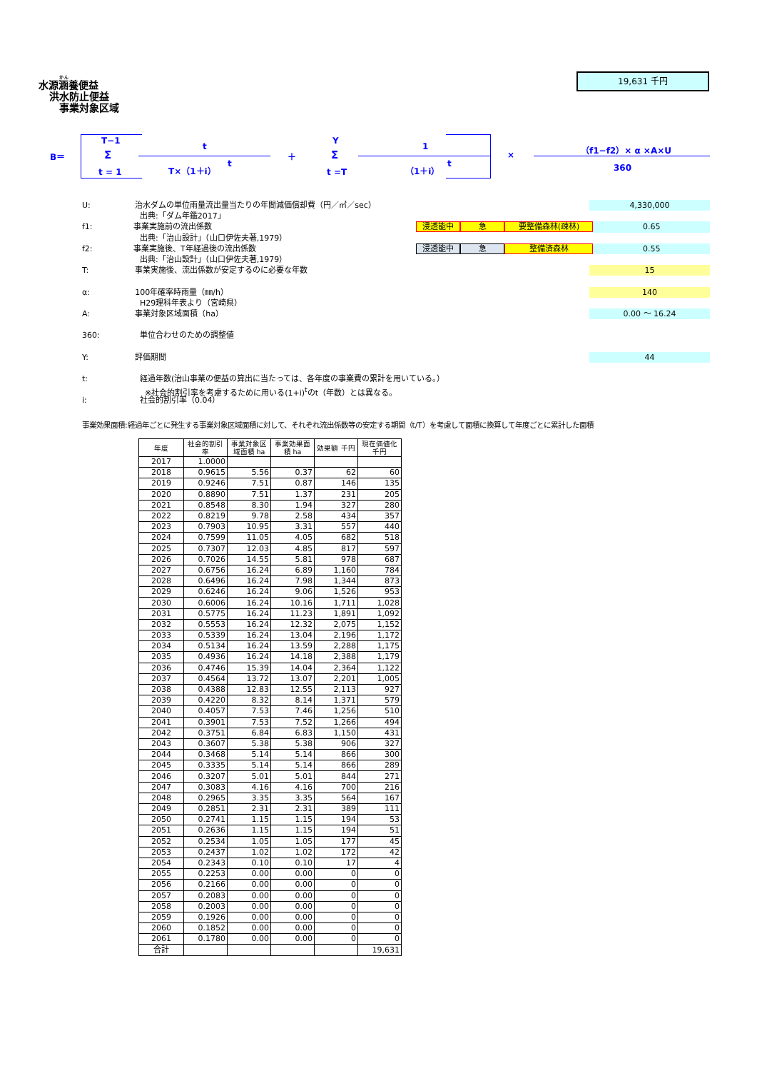水源涵養便益
洪水防止便益
事業対象区域
19,631 千円
B＝
T−1
Σ
t = 1
t
T×（1＋i） t
＋
Y
Σ
t =T
1
（1＋i） t
×
（f1−f2）× α ×A×U
360
U: 治水ダムの単位雨量流出量当たりの年間減価償却費（円／㎥／sec） 4,330,000
出典:「ダム年鑑2017」
f1: 事業実施前の流出係数
浸透能中 急 要整備森林(疎林)
0.65
出典:「治山設計」（山口伊佐夫著,1979）
f2: 事業実施後、T年経過後の流出係数
浸透能中 急 整備済森林
0.55
出典:「治山設計」（山口伊佐夫著,1979）
T: 事業実施後、流出係数が安定するのに必要な年数 15
α: 100年確率時雨量（㎜/h） 140
H29理科年表より（宮崎県）
A: 事業対象区域面積（ha） 0.00 ～ 16.24
360: 単位合わせのための調整値
Y: 評価期間 44
t: 経過年数(治山事業の便益の算出に当たっては、各年度の事業費の累計を用いている。）
※社会的割引率を考慮するために用いる(1+i)<sup>t</sup>のt（年数）とは異なる。
i: 社会的割引率（0.04）
事業効果面積:経過年ごとに発生する事業対象区域面積に対して、それぞれ流出係数等の安定する期間（t/T）を考慮して面積に換算して年度ごとに累計した面積
| 年度 | 社会的割引率 | 事業対象区域面積 ha | 事業効果面積 ha | 効果額 千円 | 現在価値化 千円 |
| --- | --- | --- | --- | --- | --- |
| 2017 | 1.0000 | | | | |
| 2018 | 0.9615 | 5.56 | 0.37 | 62 | 60 |
| 2019 | 0.9246 | 7.51 | 0.87 | 146 | 135 |
| 2020 | 0.8890 | 7.51 | 1.37 | 231 | 205 |
| 2021 | 0.8548 | 8.30 | 1.94 | 327 | 280 |
| 2022 | 0.8219 | 9.78 | 2.58 | 434 | 357 |
| 2023 | 0.7903 | 10.95 | 3.31 | 557 | 440 |
| 2024 | 0.7599 | 11.05 | 4.05 | 682 | 518 |
| 2025 | 0.7307 | 12.03 | 4.85 | 817 | 597 |
| 2026 | 0.7026 | 14.55 | 5.81 | 978 | 687 |
| 2027 | 0.6756 | 16.24 | 6.89 | 1,160 | 784 |
| 2028 | 0.6496 | 16.24 | 7.98 | 1,344 | 873 |
| 2029 | 0.6246 | 16.24 | 9.06 | 1,526 | 953 |
| 2030 | 0.6006 | 16.24 | 10.16 | 1,711 | 1,028 |
| 2031 | 0.5775 | 16.24 | 11.23 | 1,891 | 1,092 |
| 2032 | 0.5553 | 16.24 | 12.32 | 2,075 | 1,152 |
| 2033 | 0.5339 | 16.24 | 13.04 | 2,196 | 1,172 |
| 2034 | 0.5134 | 16.24 | 13.59 | 2,288 | 1,175 |
| 2035 | 0.4936 | 16.24 | 14.18 | 2,388 | 1,179 |
| 2036 | 0.4746 | 15.39 | 14.04 | 2,364 | 1,122 |
| 2037 | 0.4564 | 13.72 | 13.07 | 2,201 | 1,005 |
| 2038 | 0.4388 | 12.83 | 12.55 | 2,113 | 927 |
| 2039 | 0.4220 | 8.32 | 8.14 | 1,371 | 579 |
| 2040 | 0.4057 | 7.53 | 7.46 | 1,256 | 510 |
| 2041 | 0.3901 | 7.53 | 7.52 | 1,266 | 494 |
| 2042 | 0.3751 | 6.84 | 6.83 | 1,150 | 431 |
| 2043 | 0.3607 | 5.38 | 5.38 | 906 | 327 |
| 2044 | 0.3468 | 5.14 | 5.14 | 866 | 300 |
| 2045 | 0.3335 | 5.14 | 5.14 | 866 | 289 |
| 2046 | 0.3207 | 5.01 | 5.01 | 844 | 271 |
| 2047 | 0.3083 | 4.16 | 4.16 | 700 | 216 |
| 2048 | 0.2965 | 3.35 | 3.35 | 564 | 167 |
| 2049 | 0.2851 | 2.31 | 2.31 | 389 | 111 |
| 2050 | 0.2741 | 1.15 | 1.15 | 194 | 53 |
| 2051 | 0.2636 | 1.15 | 1.15 | 194 | 51 |
| 2052 | 0.2534 | 1.05 | 1.05 | 177 | 45 |
| 2053 | 0.2437 | 1.02 | 1.02 | 172 | 42 |
| 2054 | 0.2343 | 0.10 | 0.10 | 17 | 4 |
| 2055 | 0.2253 | 0.00 | 0.00 | 0 | 0 |
| 2056 | 0.2166 | 0.00 | 0.00 | 0 | 0 |
| 2057 | 0.2083 | 0.00 | 0.00 | 0 | 0 |
| 2058 | 0.2003 | 0.00 | 0.00 | 0 | 0 |
| 2059 | 0.1926 | 0.00 | 0.00 | 0 | 0 |
| 2060 | 0.1852 | 0.00 | 0.00 | 0 | 0 |
| 2061 | 0.1780 | 0.00 | 0.00 | 0 | 0 |
| 合計 | | | | | 19,631 |